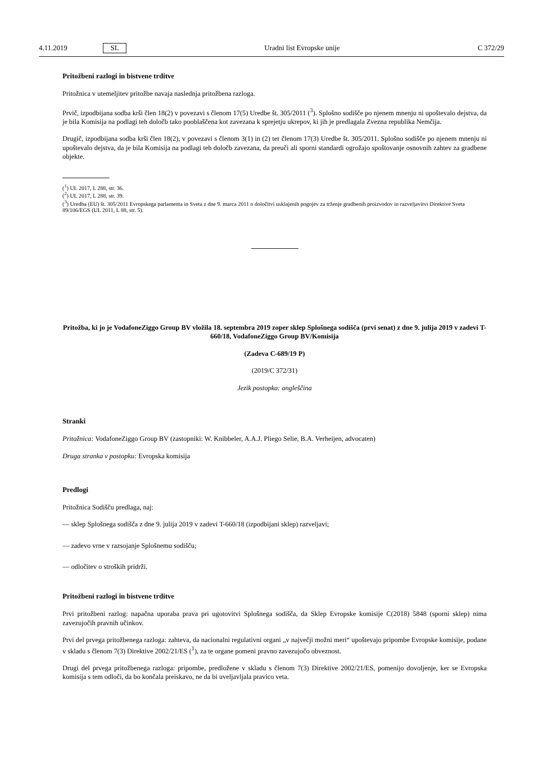4.11.2019 SL Uradni list Evropske unije C 372/29
Pritožbeni razlogi in bistvene trditve
Pritožnica v utemeljitev pritožbe navaja naslednja pritožbena razloga.
Prvič, izpodbijana sodba krši člen 18(2) v povezavi s členom 17(5) Uredbe št. 305/2011 (<sup>3</sup>). Splošno sodišče po njenem mnenju ni upoštevalo dejstva, da je bila Komisija na podlagi teh določb tako pooblaščena kot zavezana k sprejetju ukrepov, ki jih je predlagala Zvezna republika Nemčija.
Drugič, izpodbijana sodba krši člen 18(2), v povezavi s členom 3(1) in (2) ter členom 17(3) Uredbe št. 305/2011. Splošno sodišče po njenem mnenju ni upoštevalo dejstva, da je bila Komisija na podlagi teh določb zavezana, da preuči ali sporni standardi ogrožajo spoštovanje osnovnih zahtev za gradbene objekte.
(<sup>1</sup>) UL 2017, L 288, str. 36.
(<sup>2</sup>) UL 2017, L 288, str. 39.
(<sup>3</sup>) Uredba (EU) št. 305/2011 Evropskega parlamenta in Sveta z dne 9. marca 2011 o določitvi usklajenih pogojev za trženje gradbenih proizvodov in razveljavitvi Direktive Sveta 89/106/EGS (UL 2011, L 88, str. 5).
Pritožba, ki jo je VodafoneZiggo Group BV vložila 18. septembra 2019 zoper sklep Splošnega sodišča (prvi senat) z dne 9. julija 2019 v zadevi T-660/18, VodafoneZiggo Group BV/Komisija
(Zadeva C-689/19 P)
(2019/C 372/31)
Jezik postopka: angleščina
Stranki
Pritožnica: VodafoneZiggo Group BV (zastopniki: W. Knibbeler, A.A.J. Pliego Selie, B.A. Verheijen, advocaten)
Druga stranka v postopku: Evropska komisija
Predlogi
Pritožnica Sodišču predlaga, naj:
— sklep Splošnega sodišča z dne 9. julija 2019 v zadevi T-660/18 (izpodbijani sklep) razveljavi;
— zadevo vrne v razsojanje Splošnemu sodišču;
— odločitev o stroških pridrži.
Pritožbeni razlogi in bistvene trditve
Prvi pritožbeni razlog: napačna uporaba prava pri ugotovitvi Splošnega sodišča, da Sklep Evropske komisije C(2018) 5848 (sporni sklep) nima zavezujočih pravnih učinkov.
Prvi del prvega pritožbenega razloga: zahteva, da nacionalni regulativni organi „v največji možni meri“ upoštevajo pripombe Evropske komisije, podane v skladu s členom 7(3) Direktive 2002/21/ES (<sup>1</sup>), za te organe pomeni pravno zavezujočo obveznost.
Drugi del prvega pritožbenega razloga: pripombe, predložene v skladu s členom 7(3) Direktive 2002/21/ES, pomenijo dovoljenje, ker se Evropska komisija s tem odloči, da bo končala preiskavo, ne da bi uveljavljala pravico veta.